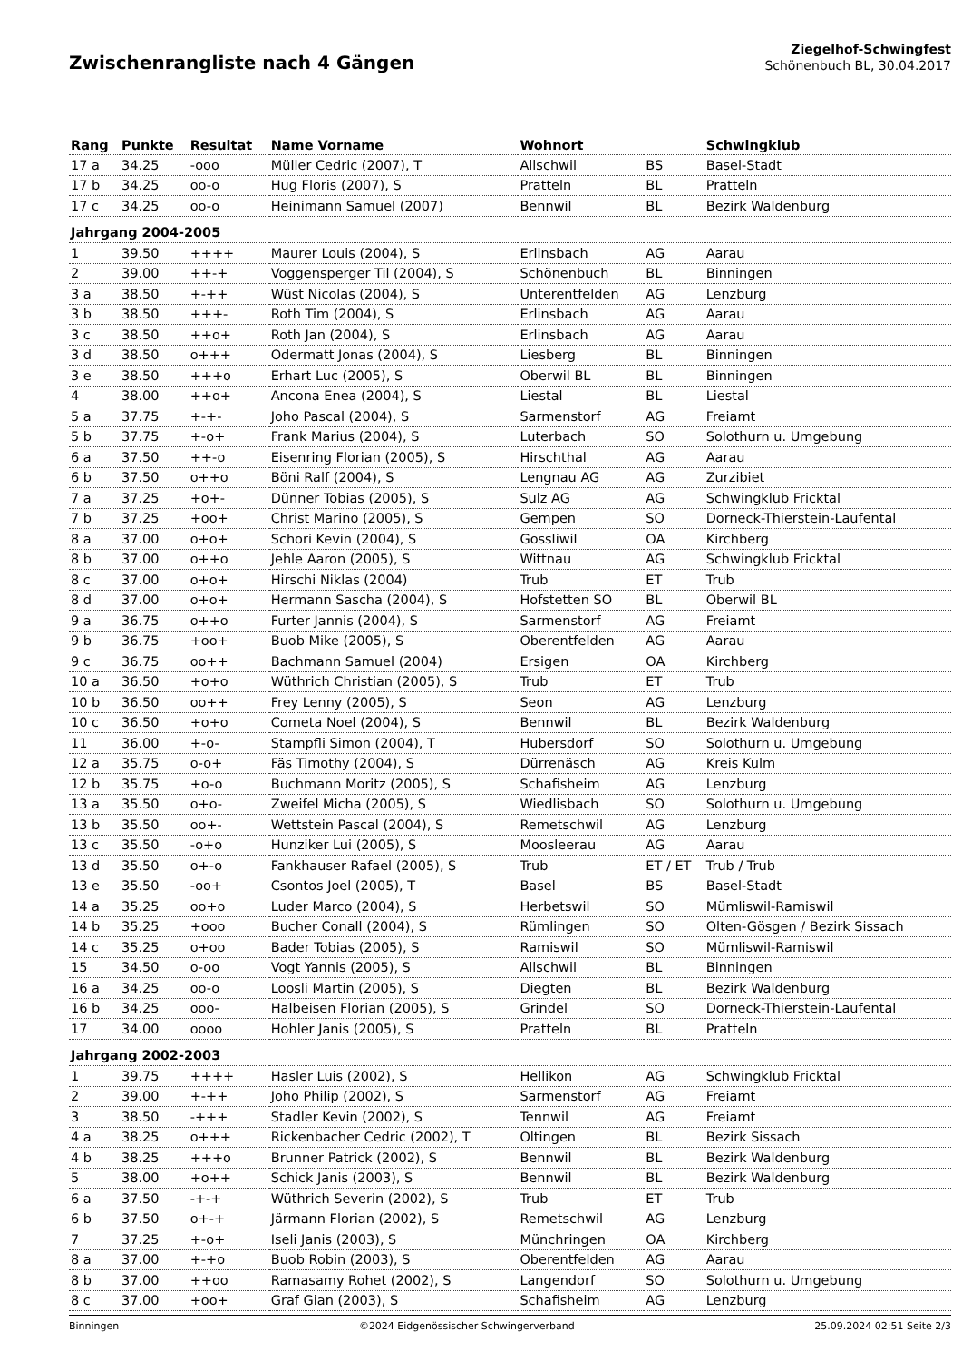Zwischenrangliste nach 4 Gängen
Ziegelhof-Schwingfest
Schönenbuch BL, 30.04.2017
| Rang | Punkte | Resultat | Name Vorname | Wohnort | | Schwingklub |
| --- | --- | --- | --- | --- | --- | --- |
| 17 a | 34.25 | -ooo | Müller Cedric (2007), T | Allschwil | BS | Basel-Stadt |
| 17 b | 34.25 | oo-o | Hug Floris (2007), S | Pratteln | BL | Pratteln |
| 17 c | 34.25 | oo-o | Heinimann Samuel (2007) | Bennwil | BL | Bezirk Waldenburg |
| Jahrgang 2004-2005 | | | | | | |
| 1 | 39.50 | ++++ | Maurer Louis (2004), S | Erlinsbach | AG | Aarau |
| 2 | 39.00 | ++-+ | Voggensperger Til (2004), S | Schönenbuch | BL | Binningen |
| 3 a | 38.50 | +-++ | Wüst Nicolas (2004), S | Unterentfelden | AG | Lenzburg |
| 3 b | 38.50 | +++- | Roth Tim (2004), S | Erlinsbach | AG | Aarau |
| 3 c | 38.50 | ++o+ | Roth Jan (2004), S | Erlinsbach | AG | Aarau |
| 3 d | 38.50 | o+++ | Odermatt Jonas (2004), S | Liesberg | BL | Binningen |
| 3 e | 38.50 | +++o | Erhart Luc (2005), S | Oberwil BL | BL | Binningen |
| 4 | 38.00 | ++o+ | Ancona Enea (2004), S | Liestal | BL | Liestal |
| 5 a | 37.75 | +-+- | Joho Pascal (2004), S | Sarmenstorf | AG | Freiamt |
| 5 b | 37.75 | +-o+ | Frank Marius (2004), S | Luterbach | SO | Solothurn u. Umgebung |
| 6 a | 37.50 | ++-o | Eisenring Florian (2005), S | Hirschthal | AG | Aarau |
| 6 b | 37.50 | o++o | Böni Ralf (2004), S | Lengnau AG | AG | Zurzibiet |
| 7 a | 37.25 | +o+- | Dünner Tobias (2005), S | Sulz AG | AG | Schwingklub Fricktal |
| 7 b | 37.25 | +oo+ | Christ Marino (2005), S | Gempen | SO | Dorneck-Thierstein-Laufental |
| 8 a | 37.00 | o+o+ | Schori Kevin (2004), S | Gossliwil | OA | Kirchberg |
| 8 b | 37.00 | o++o | Jehle Aaron (2005), S | Wittnau | AG | Schwingklub Fricktal |
| 8 c | 37.00 | o+o+ | Hirschi Niklas (2004) | Trub | ET | Trub |
| 8 d | 37.00 | o+o+ | Hermann Sascha (2004), S | Hofstetten SO | BL | Oberwil BL |
| 9 a | 36.75 | o++o | Furter Jannis (2004), S | Sarmenstorf | AG | Freiamt |
| 9 b | 36.75 | +oo+ | Buob Mike (2005), S | Oberentfelden | AG | Aarau |
| 9 c | 36.75 | oo++ | Bachmann Samuel (2004) | Ersigen | OA | Kirchberg |
| 10 a | 36.50 | +o+o | Wüthrich Christian (2005), S | Trub | ET | Trub |
| 10 b | 36.50 | oo++ | Frey Lenny (2005), S | Seon | AG | Lenzburg |
| 10 c | 36.50 | +o+o | Cometa Noel (2004), S | Bennwil | BL | Bezirk Waldenburg |
| 11 | 36.00 | +-o- | Stampfli Simon (2004), T | Hubersdorf | SO | Solothurn u. Umgebung |
| 12 a | 35.75 | o-o+ | Fäs Timothy (2004), S | Dürrenäsch | AG | Kreis Kulm |
| 12 b | 35.75 | +o-o | Buchmann Moritz (2005), S | Schafisheim | AG | Lenzburg |
| 13 a | 35.50 | o+o- | Zweifel Micha (2005), S | Wiedlisbach | SO | Solothurn u. Umgebung |
| 13 b | 35.50 | oo+- | Wettstein Pascal (2004), S | Remetschwil | AG | Lenzburg |
| 13 c | 35.50 | -o+o | Hunziker Lui (2005), S | Moosleerau | AG | Aarau |
| 13 d | 35.50 | o+-o | Fankhauser Rafael (2005), S | Trub | ET / ET | Trub / Trub |
| 13 e | 35.50 | -oo+ | Csontos Joel (2005), T | Basel | BS | Basel-Stadt |
| 14 a | 35.25 | oo+o | Luder Marco (2004), S | Herbetswil | SO | Mümliswil-Ramiswil |
| 14 b | 35.25 | +ooo | Bucher Conall (2004), S | Rümlingen | SO | Olten-Gösgen / Bezirk Sissach |
| 14 c | 35.25 | o+oo | Bader Tobias (2005), S | Ramiswil | SO | Mümliswil-Ramiswil |
| 15 | 34.50 | o-oo | Vogt Yannis (2005), S | Allschwil | BL | Binningen |
| 16 a | 34.25 | oo-o | Loosli Martin (2005), S | Diegten | BL | Bezirk Waldenburg |
| 16 b | 34.25 | ooo- | Halbeisen Florian (2005), S | Grindel | SO | Dorneck-Thierstein-Laufental |
| 17 | 34.00 | oooo | Hohler Janis (2005), S | Pratteln | BL | Pratteln |
| Jahrgang 2002-2003 | | | | | | |
| 1 | 39.75 | ++++ | Hasler Luis (2002), S | Hellikon | AG | Schwingklub Fricktal |
| 2 | 39.00 | +-++ | Joho Philip (2002), S | Sarmenstorf | AG | Freiamt |
| 3 | 38.50 | -+++ | Stadler Kevin (2002), S | Tennwil | AG | Freiamt |
| 4 a | 38.25 | o+++ | Rickenbacher Cedric (2002), T | Oltingen | BL | Bezirk Sissach |
| 4 b | 38.25 | +++o | Brunner Patrick (2002), S | Bennwil | BL | Bezirk Waldenburg |
| 5 | 38.00 | +o++ | Schick Janis (2003), S | Bennwil | BL | Bezirk Waldenburg |
| 6 a | 37.50 | -+-+ | Wüthrich Severin (2002), S | Trub | ET | Trub |
| 6 b | 37.50 | o+-+ | Järmann Florian (2002), S | Remetschwil | AG | Lenzburg |
| 7 | 37.25 | +-o+ | Iseli Janis (2003), S | Münchringen | OA | Kirchberg |
| 8 a | 37.00 | +-+o | Buob Robin (2003), S | Oberentfelden | AG | Aarau |
| 8 b | 37.00 | ++oo | Ramasamy Rohet (2002), S | Langendorf | SO | Solothurn u. Umgebung |
| 8 c | 37.00 | +oo+ | Graf Gian (2003), S | Schafisheim | AG | Lenzburg |
Binningen ©2024 Eidgenössischer Schwingerverband 25.09.2024 02:51 Seite 2/3